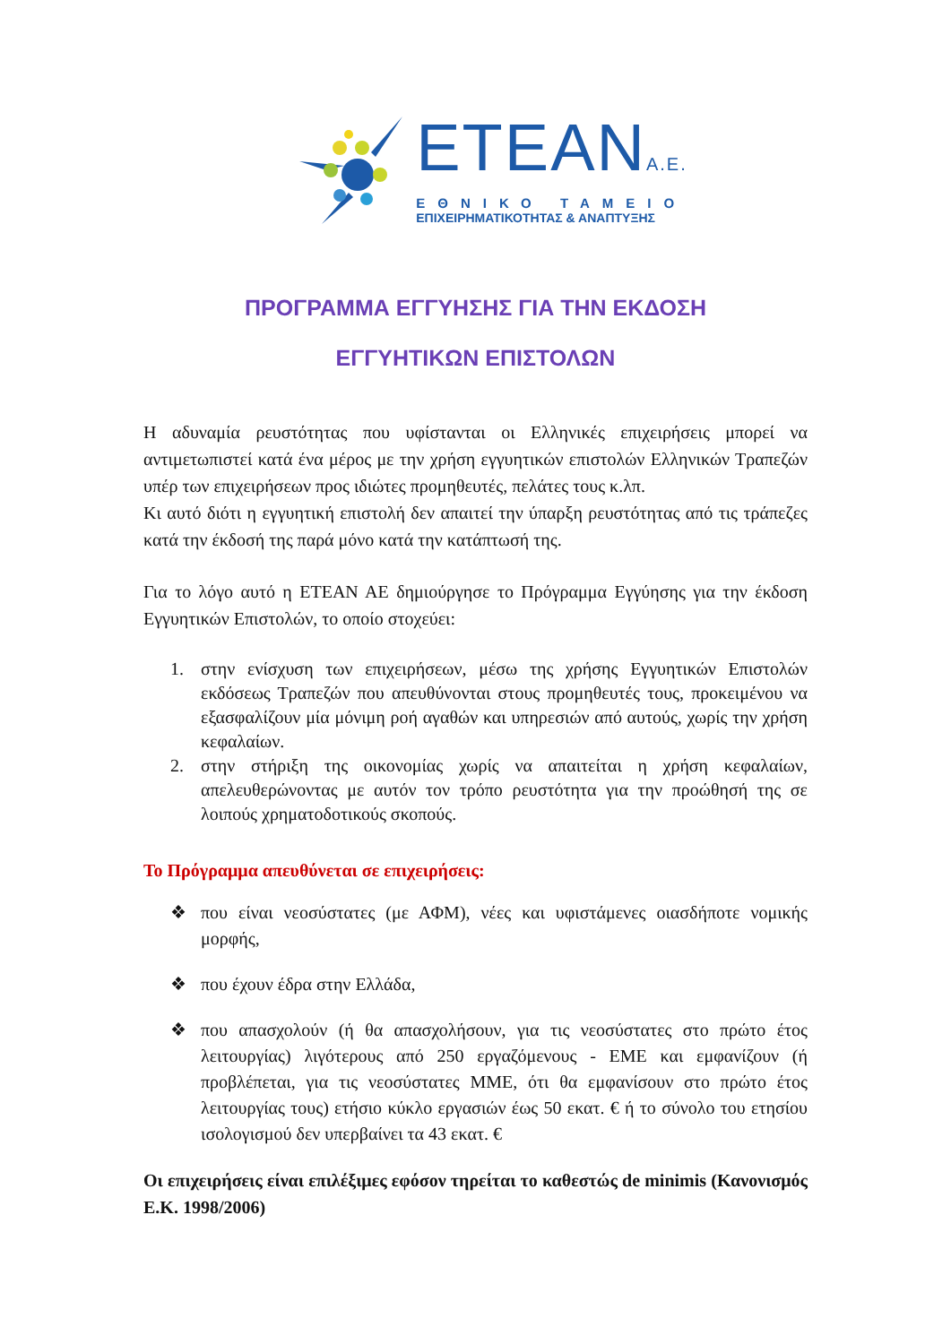ETEANA.E.
ΕΘΝΙΚΟ ΤΑΜΕΙΟ
ΕΠΙΧΕΙΡΗΜΑΤΙΚΟΤΗΤΑΣ & ΑΝΑΠΤΥΞΗΣ
ΠΡΟΓΡΑΜΜΑ ΕΓΓΥΗΣΗΣ ΓΙΑ ΤΗΝ ΕΚΔΟΣΗ
ΕΓΓΥΗΤΙΚΩΝ ΕΠΙΣΤΟΛΩΝ
Η αδυναμία ρευστότητας που υφίστανται οι Ελληνικές επιχειρήσεις μπορεί να αντιμετωπιστεί κατά ένα μέρος με την χρήση εγγυητικών επιστολών Ελληνικών Τραπεζών υπέρ των επιχειρήσεων προς ιδιώτες προμηθευτές, πελάτες τους κ.λπ.
Κι αυτό διότι η εγγυητική επιστολή δεν απαιτεί την ύπαρξη ρευστότητας από τις τράπεζες κατά την έκδοσή της παρά μόνο κατά την κατάπτωσή της.
Για το λόγο αυτό η ΕΤΕΑΝ ΑΕ δημιούργησε το Πρόγραμμα Εγγύησης για την έκδοση Εγγυητικών Επιστολών, το οποίο στοχεύει:
1. στην ενίσχυση των επιχειρήσεων, μέσω της χρήσης Εγγυητικών Επιστολών εκδόσεως Τραπεζών που απευθύνονται στους προμηθευτές τους, προκειμένου να εξασφαλίζουν μία μόνιμη ροή αγαθών και υπηρεσιών από αυτούς, χωρίς την χρήση κεφαλαίων.
2. στην στήριξη της οικονομίας χωρίς να απαιτείται η χρήση κεφαλαίων, απελευθερώνοντας με αυτόν τον τρόπο ρευστότητα για την προώθησή της σε λοιπούς χρηματοδοτικούς σκοπούς.
Το Πρόγραμμα απευθύνεται σε επιχειρήσεις:
❖ που είναι νεοσύστατες (με ΑΦΜ), νέες και υφιστάμενες οιασδήποτε νομικής μορφής,
❖ που έχουν έδρα στην Ελλάδα,
❖ που απασχολούν (ή θα απασχολήσουν, για τις νεοσύστατες στο πρώτο έτος λειτουργίας) λιγότερους από 250 εργαζόμενους - ΕΜΕ και εμφανίζουν (ή προβλέπεται, για τις νεοσύστατες ΜΜΕ, ότι θα εμφανίσουν στο πρώτο έτος λειτουργίας τους) ετήσιο κύκλο εργασιών έως 50 εκατ. € ή το σύνολο του ετησίου ισολογισμού δεν υπερβαίνει τα 43 εκατ. €
Οι επιχειρήσεις είναι επιλέξιμες εφόσον τηρείται το καθεστώς de minimis (Κανονισμός Ε.Κ. 1998/2006)